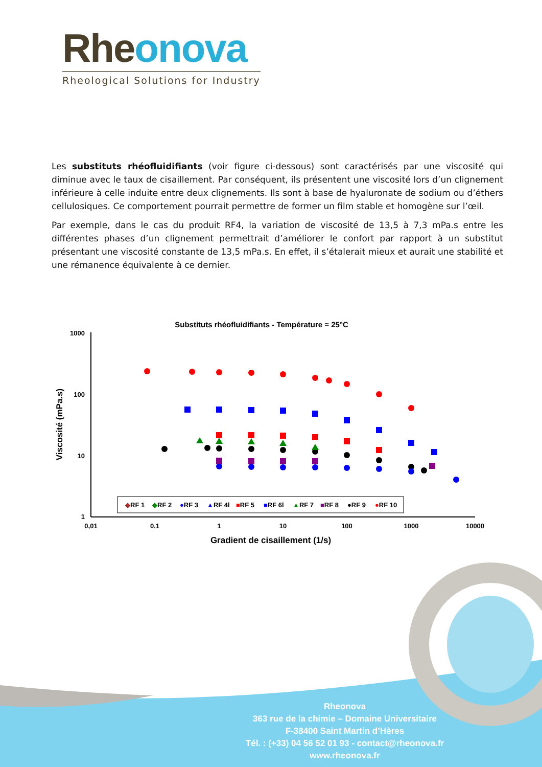Rheonova
Rheological Solutions for Industry
Les substituts rhéofluidifiants (voir figure ci-dessous) sont caractérisés par une viscosité qui diminue avec le taux de cisaillement. Par conséquent, ils présentent une viscosité lors d’un clignement inférieure à celle induite entre deux clignements. Ils sont à base de hyaluronate de sodium ou d’éthers cellulosiques. Ce comportement pourrait permettre de former un film stable et homogène sur l’œil.
Par exemple, dans le cas du produit RF4, la variation de viscosité de 13,5 à 7,3 mPa.s entre les différentes phases d’un clignement permettrait d’améliorer le confort par rapport à un substitut présentant une viscosité constante de 13,5 mPa.s. En effet, il s’étalerait mieux et aurait une stabilité et une rémanence équivalente à ce dernier.
Substituts rhéofluidifiants - Température = 25°C
1000
100
10
1
0,01
0,1
1
10
100
1000
10000
Gradient de cisaillement (1/s)
Viscosité (mPa.s)
◆RF 1 ◆RF 2 ●RF 3 ▲RF 4l ■RF 5 ■RF 6l ▲RF 7 ■RF 8 ●RF 9 ●RF 10
Rheonova
363 rue de la chimie – Domaine Universitaire
F-38400 Saint Martin d’Hères
Tél. : (+33) 04 56 52 01 93 - contact@rheonova.fr
www.rheonova.fr